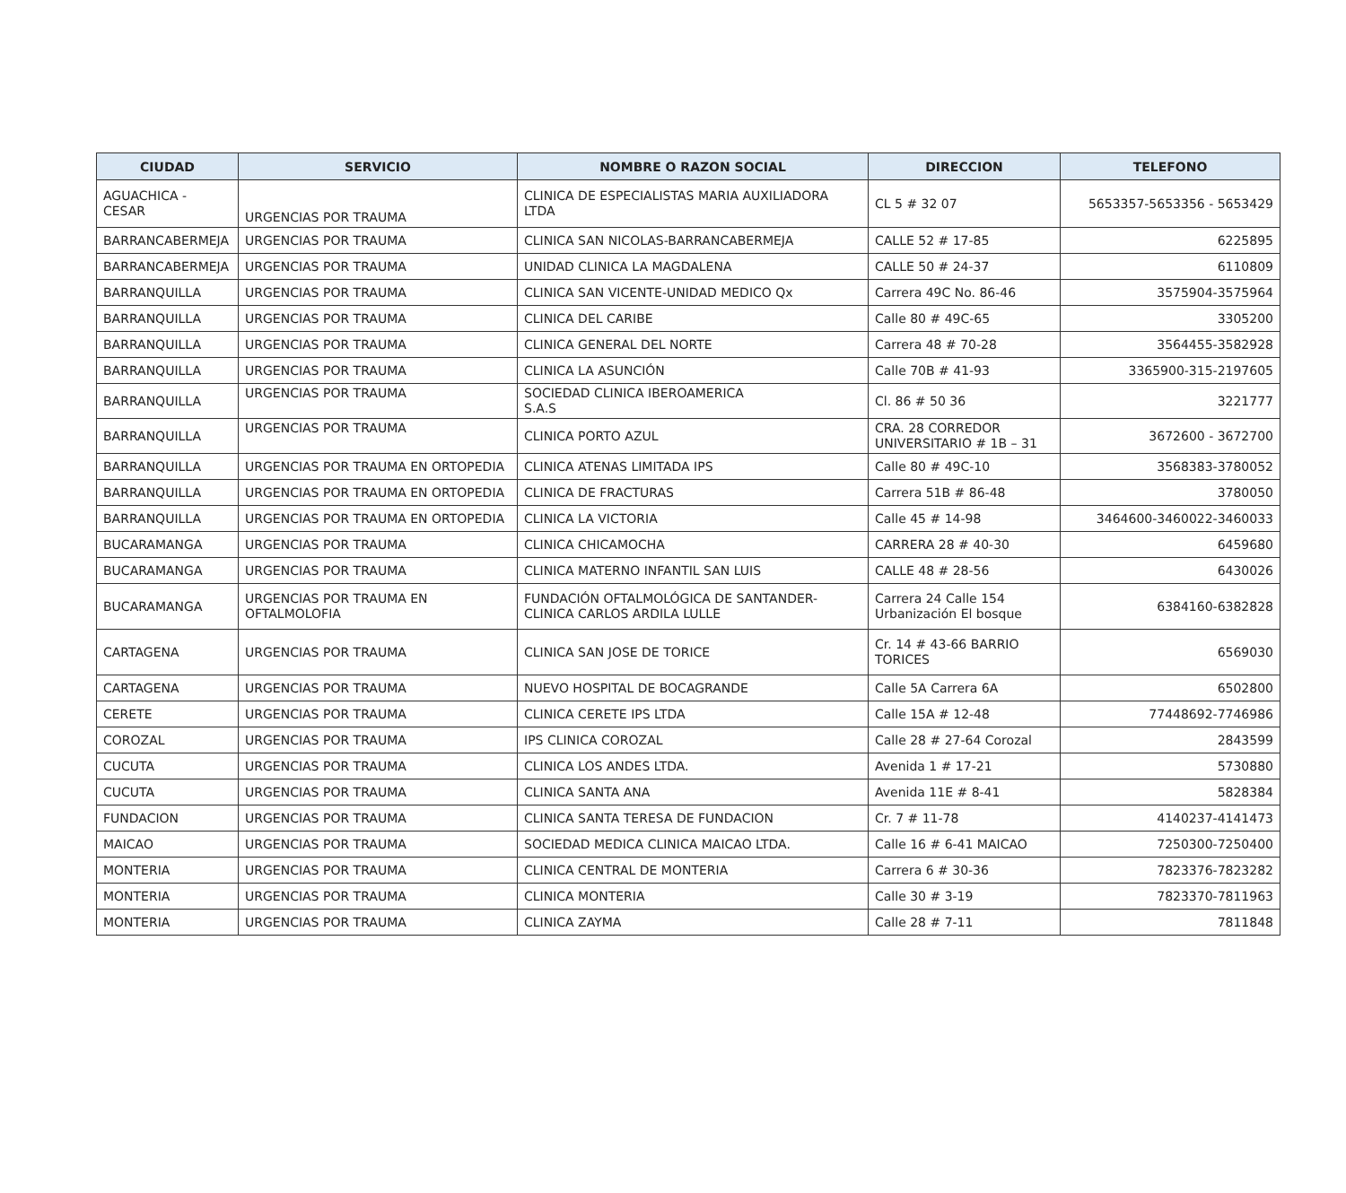| CIUDAD | SERVICIO | NOMBRE O RAZON SOCIAL | DIRECCION | TELEFONO |
| --- | --- | --- | --- | --- |
| AGUACHICA - CESAR | URGENCIAS POR TRAUMA | CLINICA DE ESPECIALISTAS MARIA AUXILIADORA LTDA | CL 5 # 32 07 | 5653357-5653356 - 5653429 |
| BARRANCABERMEJA | URGENCIAS POR TRAUMA | CLINICA SAN NICOLAS-BARRANCABERMEJA | CALLE 52 # 17-85 | 6225895 |
| BARRANCABERMEJA | URGENCIAS POR TRAUMA | UNIDAD CLINICA LA MAGDALENA | CALLE 50 # 24-37 | 6110809 |
| BARRANQUILLA | URGENCIAS POR TRAUMA | CLINICA SAN VICENTE-UNIDAD MEDICO Qx | Carrera 49C No. 86-46 | 3575904-3575964 |
| BARRANQUILLA | URGENCIAS POR TRAUMA | CLINICA DEL CARIBE | Calle 80 # 49C-65 | 3305200 |
| BARRANQUILLA | URGENCIAS POR TRAUMA | CLINICA GENERAL DEL NORTE | Carrera 48 # 70-28 | 3564455-3582928 |
| BARRANQUILLA | URGENCIAS POR TRAUMA | CLINICA LA ASUNCIÓN | Calle 70B # 41-93 | 3365900-315-2197605 |
| BARRANQUILLA | URGENCIAS POR TRAUMA | SOCIEDAD CLINICA IBEROAMERICA S.A.S | Cl. 86 # 50 36 | 3221777 |
| BARRANQUILLA | URGENCIAS POR TRAUMA | CLINICA PORTO AZUL | CRA. 28 CORREDOR UNIVERSITARIO # 1B – 31 | 3672600 - 3672700 |
| BARRANQUILLA | URGENCIAS POR TRAUMA EN ORTOPEDIA | CLINICA ATENAS LIMITADA IPS | Calle 80 # 49C-10 | 3568383-3780052 |
| BARRANQUILLA | URGENCIAS POR TRAUMA EN ORTOPEDIA | CLINICA DE FRACTURAS | Carrera 51B # 86-48 | 3780050 |
| BARRANQUILLA | URGENCIAS POR TRAUMA EN ORTOPEDIA | CLINICA LA VICTORIA | Calle 45 # 14-98 | 3464600-3460022-3460033 |
| BUCARAMANGA | URGENCIAS POR TRAUMA | CLINICA CHICAMOCHA | CARRERA 28 # 40-30 | 6459680 |
| BUCARAMANGA | URGENCIAS POR TRAUMA | CLINICA MATERNO INFANTIL SAN LUIS | CALLE 48 # 28-56 | 6430026 |
| BUCARAMANGA | URGENCIAS POR TRAUMA EN OFTALMOLOFIA | FUNDACIÓN OFTALMOLÓGICA DE SANTANDER-CLINICA CARLOS ARDILA LULLE | Carrera 24 Calle 154 Urbanización El bosque | 6384160-6382828 |
| CARTAGENA | URGENCIAS POR TRAUMA | CLINICA SAN JOSE DE TORICE | Cr. 14 # 43-66 BARRIO TORICES | 6569030 |
| CARTAGENA | URGENCIAS POR TRAUMA | NUEVO HOSPITAL DE BOCAGRANDE | Calle 5A Carrera 6A | 6502800 |
| CERETE | URGENCIAS POR TRAUMA | CLINICA CERETE IPS LTDA | Calle 15A # 12-48 | 77448692-7746986 |
| COROZAL | URGENCIAS POR TRAUMA | IPS CLINICA COROZAL | Calle 28 # 27-64 Corozal | 2843599 |
| CUCUTA | URGENCIAS POR TRAUMA | CLINICA LOS ANDES LTDA. | Avenida 1 # 17-21 | 5730880 |
| CUCUTA | URGENCIAS POR TRAUMA | CLINICA SANTA ANA | Avenida 11E # 8-41 | 5828384 |
| FUNDACION | URGENCIAS POR TRAUMA | CLINICA SANTA TERESA DE FUNDACION | Cr. 7 # 11-78 | 4140237-4141473 |
| MAICAO | URGENCIAS POR TRAUMA | SOCIEDAD MEDICA CLINICA MAICAO LTDA. | Calle 16 # 6-41 MAICAO | 7250300-7250400 |
| MONTERIA | URGENCIAS POR TRAUMA | CLINICA CENTRAL DE MONTERIA | Carrera 6 # 30-36 | 7823376-7823282 |
| MONTERIA | URGENCIAS POR TRAUMA | CLINICA MONTERIA | Calle 30 # 3-19 | 7823370-7811963 |
| MONTERIA | URGENCIAS POR TRAUMA | CLINICA ZAYMA | Calle 28 # 7-11 | 7811848 |